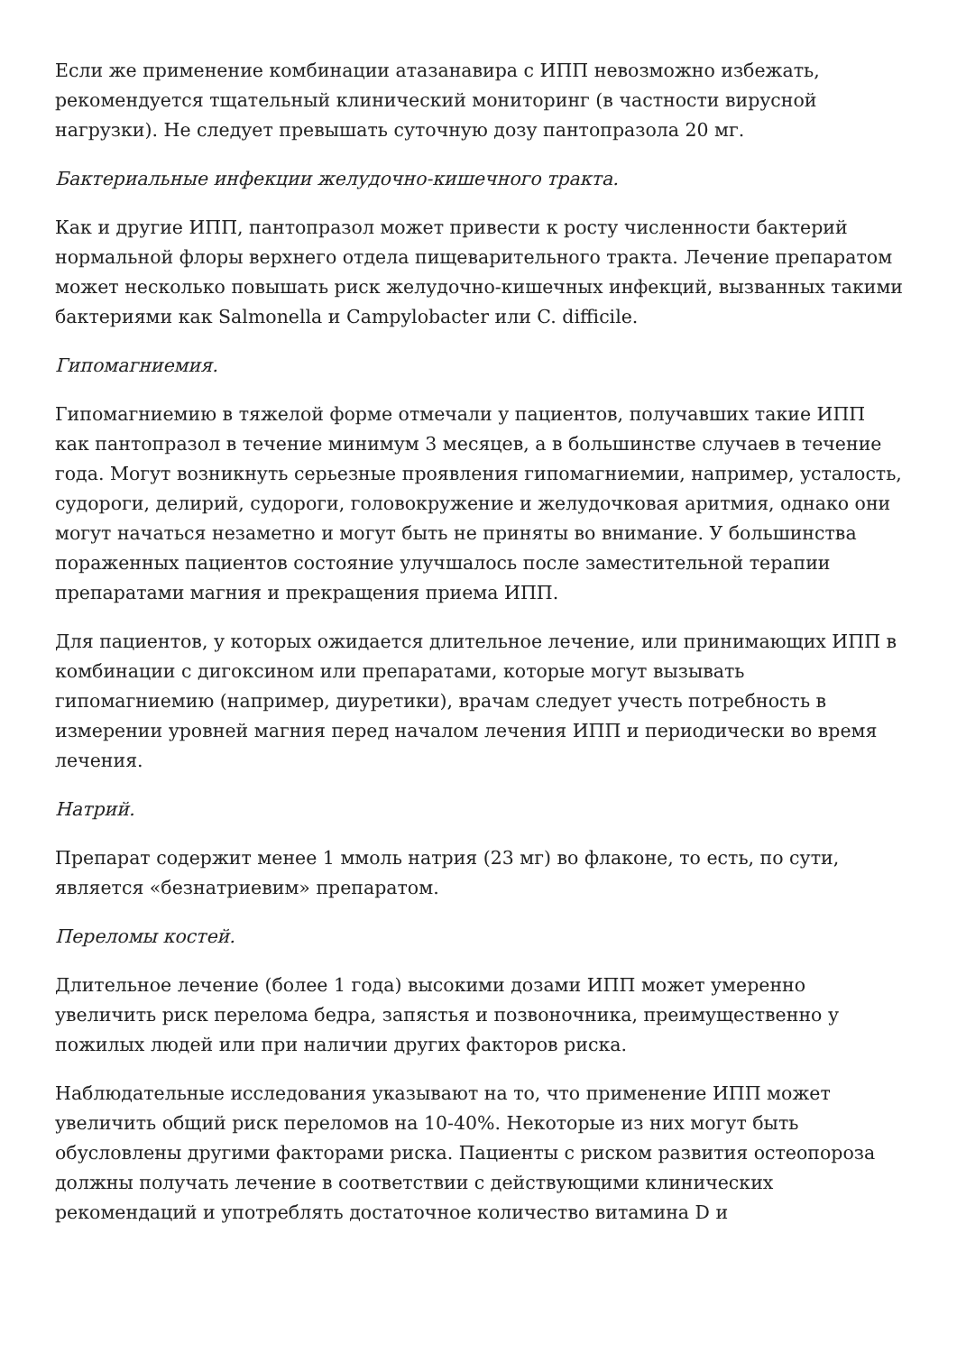Если же применение комбинации атазанавира с ИПП невозможно избежать, рекомендуется тщательный клинический мониторинг (в частности вирусной нагрузки). Не следует превышать суточную дозу пантопразола 20 мг.
Бактериальные инфекции желудочно-кишечного тракта.
Как и другие ИПП, пантопразол может привести к росту численности бактерий нормальной флоры верхнего отдела пищеварительного тракта. Лечение препаратом может несколько повышать риск желудочно-кишечных инфекций, вызванных такими бактериями как Salmonella и Campylobacter или C. difficile.
Гипомагниемия.
Гипомагниемию в тяжелой форме отмечали у пациентов, получавших такие ИПП как пантопразол в течение минимум 3 месяцев, а в большинстве случаев в течение года. Могут возникнуть серьезные проявления гипомагниемии, например, усталость, судороги, делирий, судороги, головокружение и желудочковая аритмия, однако они могут начаться незаметно и могут быть не приняты во внимание. У большинства пораженных пациентов состояние улучшалось после заместительной терапии препаратами магния и прекращения приема ИПП.
Для пациентов, у которых ожидается длительное лечение, или принимающих ИПП в комбинации с дигоксином или препаратами, которые могут вызывать гипомагниемию (например, диуретики), врачам следует учесть потребность в измерении уровней магния перед началом лечения ИПП и периодически во время лечения.
Натрий.
Препарат содержит менее 1 ммоль натрия (23 мг) во флаконе, то есть, по сути, является «безнатриевим» препаратом.
Переломы костей.
Длительное лечение (более 1 года) высокими дозами ИПП может умеренно увеличить риск перелома бедра, запястья и позвоночника, преимущественно у пожилых людей или при наличии других факторов риска.
Наблюдательные исследования указывают на то, что применение ИПП может увеличить общий риск переломов на 10-40%. Некоторые из них могут быть обусловлены другими факторами риска. Пациенты с риском развития остеопороза должны получать лечение в соответствии с действующими клинических рекомендаций и употреблять достаточное количество витамина D и